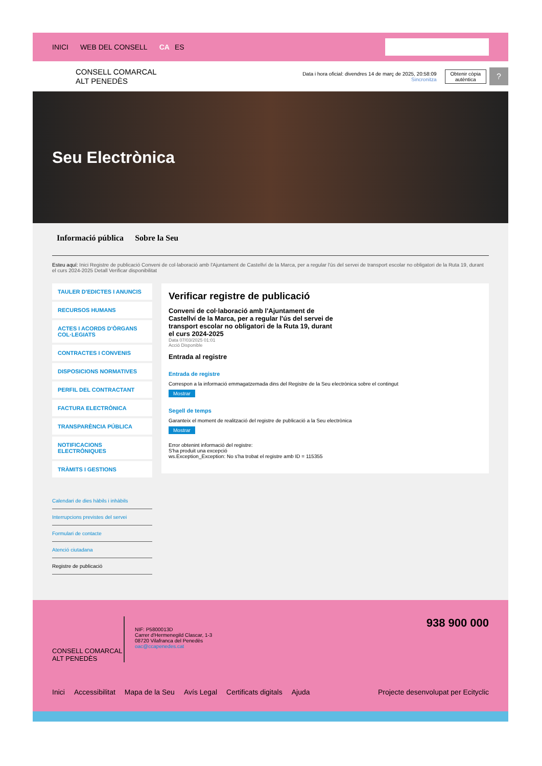INICI WEB DEL CONSELL CA ES
CONSELL COMARCAL
ALT PENEDÈS
Data i hora oficial: divendres 14 de març de 2025, 20:58:09
Sincronitza
Obtenir còpia
autèntica
?
Seu Electrònica
Informació pública Sobre la Seu
Esteu aquí: Inici Registre de publicació Conveni de col·laboració amb l'Ajuntament de Castellví de la Marca, per a regular l'ús del servei de transport escolar no obligatori de la Ruta 19, durant el curs 2024-2025 Detall Verificar disponibilitat
TAULER D'EDICTES I ANUNCIS
RECURSOS HUMANS
ACTES I ACORDS D'ÒRGANS COL·LEGIATS
CONTRACTES I CONVENIS
DISPOSICIONS NORMATIVES
PERFIL DEL CONTRACTANT
FACTURA ELECTRÒNICA
TRANSPARÈNCIA PÚBLICA
NOTIFICACIONS ELECTRÒNIQUES
TRÀMITS I GESTIONS
Calendari de dies hàbils i inhàbils
Interrupcions previstes del servei
Formulari de contacte
Atenció ciutadana
Registre de publicació
Verificar registre de publicació
Conveni de col·laboració amb l'Ajuntament de Castellví de la Marca, per a regular l'ús del servei de transport escolar no obligatori de la Ruta 19, durant el curs 2024-2025
Data 07/03/2025 01:01
Acció Disponible
Entrada al registre
Entrada de registre
Correspon a la informació emmagatzemada dins del Registre de la Seu electrònica sobre el contingut
Mostrar
Segell de temps
Garanteix el moment de realització del registre de publicació a la Seu electrònica
Mostrar
Error obtenint informació del registre:
S'ha produit una excepció
ws.Exception_Exception: No s'ha trobat el registre amb ID = 115355
CONSELL COMARCAL
ALT PENEDÈS
NIF: P5800013D
Carrer d'Hermenegild Clascar, 1-3
08720 Vilafranca del Penedès
oac@ccapenedes.cat
938 900 000
Inici Accessibilitat Mapa de la Seu Avís Legal Certificats digitals Ajuda Projecte desenvolupat per Ecityclic